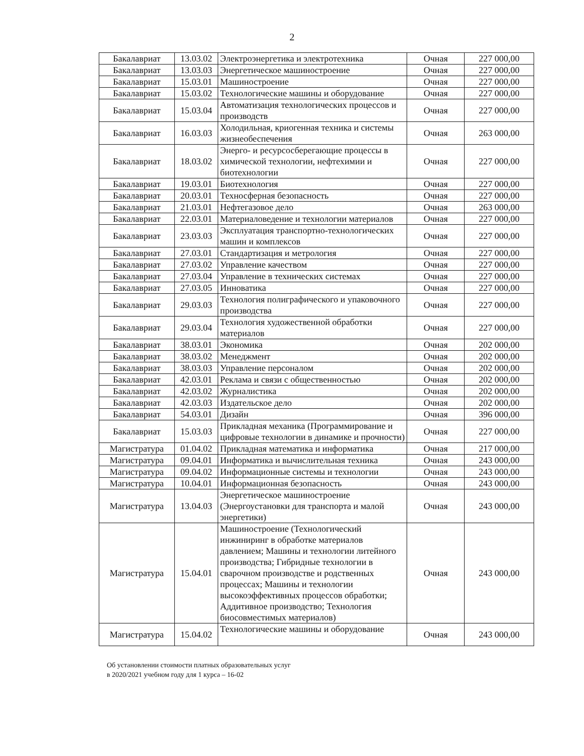2
| Бакалавриат | 13.03.02 | Электроэнергетика и электротехника | Очная | 227 000,00 |
| Бакалавриат | 13.03.03 | Энергетическое машиностроение | Очная | 227 000,00 |
| Бакалавриат | 15.03.01 | Машиностроение | Очная | 227 000,00 |
| Бакалавриат | 15.03.02 | Технологические машины и оборудование | Очная | 227 000,00 |
| Бакалавриат | 15.03.04 | Автоматизация технологических процессов и производств | Очная | 227 000,00 |
| Бакалавриат | 16.03.03 | Холодильная, криогенная техника и системы жизнеобеспечения | Очная | 263 000,00 |
| Бакалавриат | 18.03.02 | Энерго- и ресурсосберегающие процессы в химической технологии, нефтехимии и биотехнологии | Очная | 227 000,00 |
| Бакалавриат | 19.03.01 | Биотехнология | Очная | 227 000,00 |
| Бакалавриат | 20.03.01 | Техносферная безопасность | Очная | 227 000,00 |
| Бакалавриат | 21.03.01 | Нефтегазовое дело | Очная | 263 000,00 |
| Бакалавриат | 22.03.01 | Материаловедение и технологии материалов | Очная | 227 000,00 |
| Бакалавриат | 23.03.03 | Эксплуатация транспортно-технологических машин и комплексов | Очная | 227 000,00 |
| Бакалавриат | 27.03.01 | Стандартизация и метрология | Очная | 227 000,00 |
| Бакалавриат | 27.03.02 | Управление качеством | Очная | 227 000,00 |
| Бакалавриат | 27.03.04 | Управление в технических системах | Очная | 227 000,00 |
| Бакалавриат | 27.03.05 | Инноватика | Очная | 227 000,00 |
| Бакалавриат | 29.03.03 | Технология полиграфического и упаковочного производства | Очная | 227 000,00 |
| Бакалавриат | 29.03.04 | Технология художественной обработки материалов | Очная | 227 000,00 |
| Бакалавриат | 38.03.01 | Экономика | Очная | 202 000,00 |
| Бакалавриат | 38.03.02 | Менеджмент | Очная | 202 000,00 |
| Бакалавриат | 38.03.03 | Управление персоналом | Очная | 202 000,00 |
| Бакалавриат | 42.03.01 | Реклама и связи с общественностью | Очная | 202 000,00 |
| Бакалавриат | 42.03.02 | Журналистика | Очная | 202 000,00 |
| Бакалавриат | 42.03.03 | Издательское дело | Очная | 202 000,00 |
| Бакалавриат | 54.03.01 | Дизайн | Очная | 396 000,00 |
| Бакалавриат | 15.03.03 | Прикладная механика (Программирование и цифровые технологии в динамике и прочности) | Очная | 227 000,00 |
| Магистратура | 01.04.02 | Прикладная математика и информатика | Очная | 217 000,00 |
| Магистратура | 09.04.01 | Информатика и вычислительная техника | Очная | 243 000,00 |
| Магистратура | 09.04.02 | Информационные системы и технологии | Очная | 243 000,00 |
| Магистратура | 10.04.01 | Информационная безопасность | Очная | 243 000,00 |
| Магистратура | 13.04.03 | Энергетическое машиностроение (Энергоустановки для транспорта и малой энергетики) | Очная | 243 000,00 |
| Магистратура | 15.04.01 | Машиностроение (Технологический инжиниринг в обработке материалов давлением; Машины и технологии литейного производства; Гибридные технологии в сварочном производстве и родственных процессах; Машины и технологии высокоэффективных процессов обработки; Аддитивное производство; Технология биосовместимых материалов) | Очная | 243 000,00 |
| Магистратура | 15.04.02 | Технологические машины и оборудование | Очная | 243 000,00 |
Об установлении стоимости платных образовательных услуг
в 2020/2021 учебном году для 1 курса – 16-02